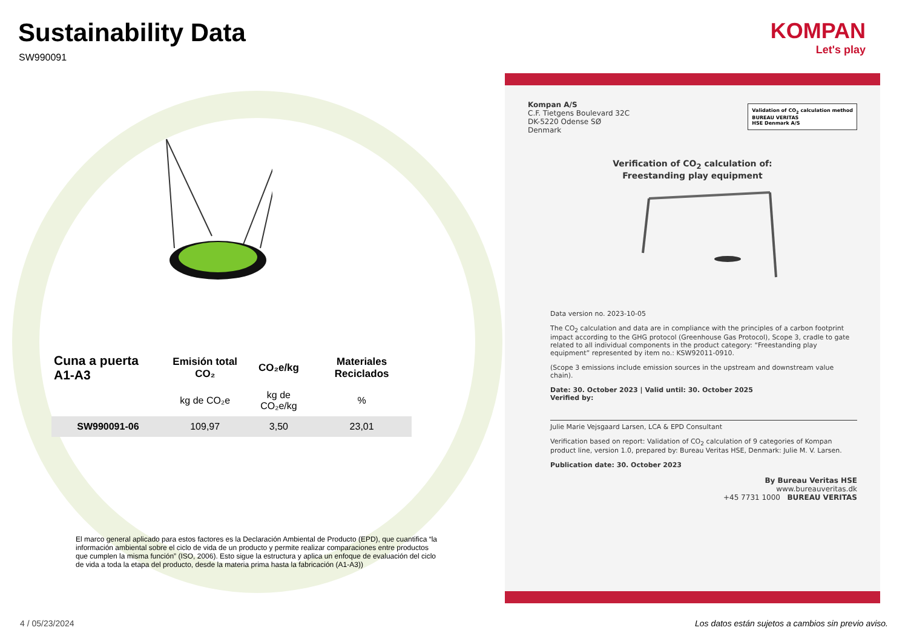Sustainability Data
SW990091
| Cuna a puerta A1-A3 | Emisión total CO₂ | CO₂e/kg | Materiales Reciclados |
| --- | --- | --- | --- |
| | kg de CO₂e | kg de CO₂e/kg | % |
| SW990091-06 | 109,97 | 3,50 | 23,01 |
El marco general aplicado para estos factores es la Declaración Ambiental de Producto (EPD), que cuantifica “la información ambiental sobre el ciclo de vida de un producto y permite realizar comparaciones entre productos que cumplen la misma función” (ISO, 2006). Esto sigue la estructura y aplica un enfoque de evaluación del ciclo de vida a toda la etapa del producto, desde la materia prima hasta la fabricación (A1-A3))
4 / 05/23/2024
KOMPAN
Let's play
Validation of CO<sub>2</sub> calculation method
BUREAU VERITAS
HSE Denmark A/S
Kompan A/S
C.F. Tietgens Boulevard 32C
DK-5220 Odense SØ
Denmark
Verification of CO<sub>2</sub> calculation of:
Freestanding play equipment
Data version no. 2023-10-05
The CO<sub>2</sub> calculation and data are in compliance with the principles of a carbon footprint impact according to the GHG protocol (Greenhouse Gas Protocol), Scope 3, cradle to gate related to all individual components in the product category: “Freestanding play equipment” represented by item no.: KSW92011-0910.
(Scope 3 emissions include emission sources in the upstream and downstream value chain).
Date: 30. October 2023 | Valid until: 30. October 2025
Verified by:
Julie Marie Vejsgaard Larsen, LCA & EPD Consultant
Verification based on report: Validation of CO<sub>2</sub> calculation of 9 categories of Kompan product line, version 1.0, prepared by: Bureau Veritas HSE, Denmark: Julie M. V. Larsen.
Publication date: 30. October 2023
By Bureau Veritas HSE
www.bureauveritas.dk
+45 7731 1000 BUREAU VERITAS
Los datos están sujetos a cambios sin previo aviso.